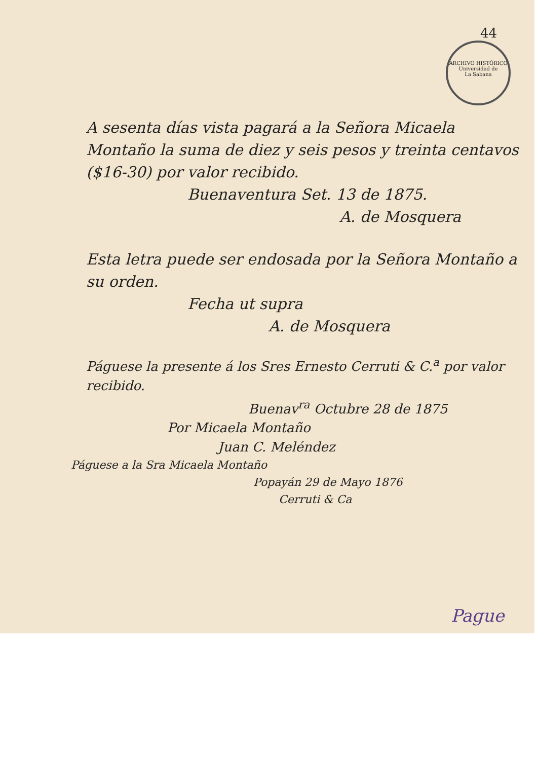44
ARCHIVO HISTÓRICO
Universidad de
La Sabana
A sesenta días vista pagará a la Señora Micaela Montaño la suma de diez y seis pesos y treinta centavos ($16-30) por valor recibido.
Buenaventura Set. 13 de 1875.
A. de Mosquera
Esta letra puede ser endosada por la Señora Montaño a su orden.
Fecha ut supra
A. de Mosquera
Páguese la presente á los Sres Ernesto Cerruti & C.<sup>a</sup> por valor recibido.
Buenav<sup>ra</sup> Octubre 28 de 1875
Por Micaela Montaño
Juan C. Meléndez
Páguese a la Sra Micaela Montaño
Popayán 29 de Mayo 1876
Cerruti & Ca
Pague